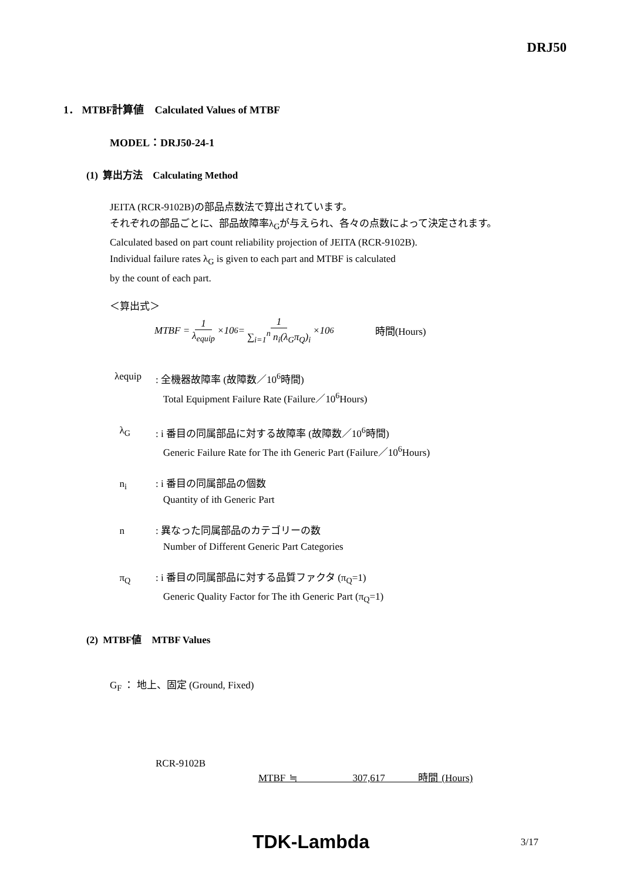DRJ50
1． MTBF計算値　Calculated Values of MTBF
MODEL：DRJ50-24-1
(1) 算出方法　Calculating Method
JEITA (RCR-9102B)の部品点数法で算出されています。
それぞれの部品ごとに、部品故障率λ<sub>G</sub>が与えられ、各々の点数によって決定されます。
Calculated based on part count reliability projection of JEITA (RCR-9102B).
Individual failure rates λ<sub>G</sub> is given to each part and MTBF is calculated
by the count of each part.
＜算出式＞
MTBF = 1 λ<sub>equip</sub> ×10<sup>6</sup> = 1 ∑<sub>i=1</sub><sup>n</sup> n<sub>i</sub>(λ<sub>G</sub>π<sub>Q</sub>)<sub>i</sub> ×10<sup>6</sup> 時間(Hours)
λequip : 全機器故障率 (故障数／10<sup>6</sup>時間)
Total Equipment Failure Rate (Failure／10<sup>6</sup>Hours)
λ<sub>G</sub> : i 番目の同属部品に対する故障率 (故障数／10<sup>6</sup>時間)
Generic Failure Rate for The ith Generic Part (Failure／10<sup>6</sup>Hours)
n<sub>i</sub> : i 番目の同属部品の個数
Quantity of ith Generic Part
n : 異なった同属部品のカテゴリーの数
Number of Different Generic Part Categories
π<sub>Q</sub> : i 番目の同属部品に対する品質ファクタ (π<sub>Q</sub>=1)
Generic Quality Factor for The ith Generic Part (π<sub>Q</sub>=1)
(2) MTBF値　MTBF Values
G<sub>F</sub> ： 地上、固定 (Ground, Fixed)
RCR-9102B
MTBF ≒ 307,617 時間 (Hours)
TDK-Lambda 3/17